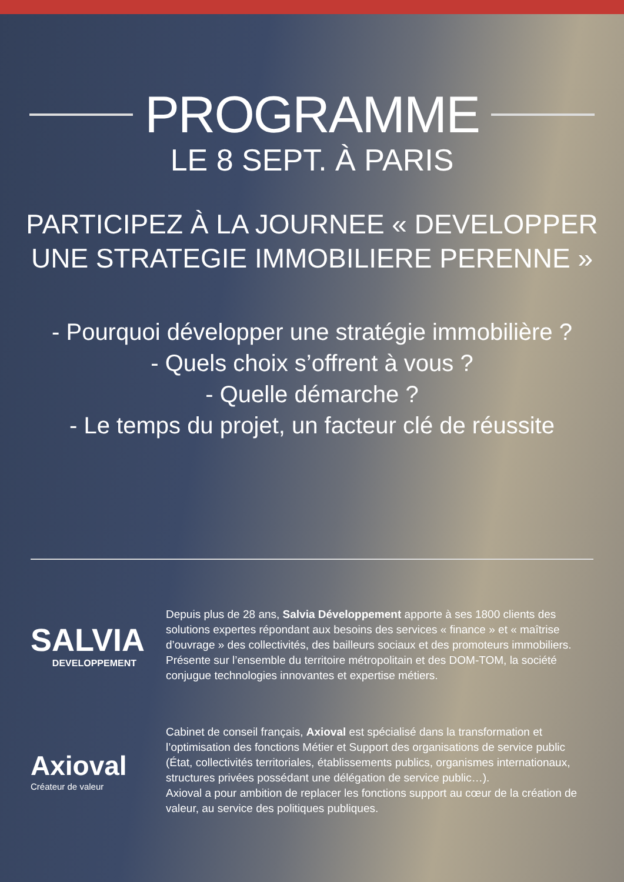PROGRAMME
LE 8 SEPT. À PARIS
PARTICIPEZ À LA JOURNEE « DEVELOPPER
UNE STRATEGIE IMMOBILIERE PERENNE »
- Pourquoi développer une stratégie immobilière ?
- Quels choix s’offrent à vous ?
- Quelle démarche ?
- Le temps du projet, un facteur clé de réussite
SALVIA
DEVELOPPEMENT
Depuis plus de 28 ans, Salvia Développement apporte à ses 1800 clients des solutions expertes répondant aux besoins des services « finance » et « maîtrise d’ouvrage » des collectivités, des bailleurs sociaux et des promoteurs immobiliers.
Présente sur l’ensemble du territoire métropolitain et des DOM-TOM, la société conjugue technologies innovantes et expertise métiers.
Axioval
Créateur de valeur
Cabinet de conseil français, Axioval est spécialisé dans la transformation et l’optimisation des fonctions Métier et Support des organisations de service public (État, collectivités territoriales, établissements publics, organismes internationaux, structures privées possédant une délégation de service public…).
Axioval a pour ambition de replacer les fonctions support au cœur de la création de valeur, au service des politiques publiques.